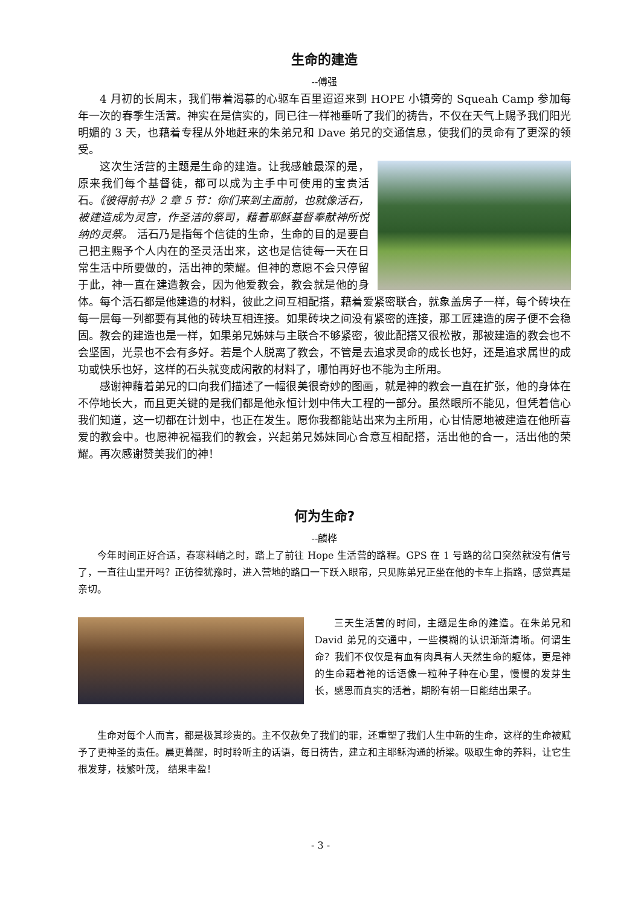生命的建造
--傅强
4 月初的长周末，我们带着渴慕的心驱车百里迢迢来到 HOPE 小镇旁的 Squeah Camp 参加每年一次的春季生活营。神实在是信实的，同已往一样祂垂听了我们的祷告，不仅在天气上赐予我们阳光明媚的 3 天，也藉着专程从外地赶来的朱弟兄和 Dave 弟兄的交通信息，使我们的灵命有了更深的领受。
这次生活营的主题是生命的建造。让我感触最深的是，原来我们每个基督徒，都可以成为主手中可使用的宝贵活石。《彼得前书》2 章 5 节：你们来到主面前，也就像活石，被建造成为灵宫，作圣洁的祭司，藉着耶稣基督奉献神所悦纳的灵祭。 活石乃是指每个信徒的生命，生命的目的是要自己把主赐予个人内在的圣灵活出来，这也是信徒每一天在日常生活中所要做的，活出神的荣耀。但神的意愿不会只停留于此，神一直在建造教会，因为他爱教会，教会就是他的身体。每个活石都是他建造的材料，彼此之间互相配搭，藉着爱紧密联合，就象盖房子一样，每个砖块在每一层每一列都要有其他的砖块互相连接。如果砖块之间没有紧密的连接，那工匠建造的房子便不会稳固。教会的建造也是一样，如果弟兄姊妹与主联合不够紧密，彼此配搭又很松散，那被建造的教会也不会坚固，光景也不会有多好。若是个人脱离了教会，不管是去追求灵命的成长也好，还是追求属世的成功或快乐也好，这样的石头就变成闲散的材料了，哪怕再好也不能为主所用。
感谢神藉着弟兄的口向我们描述了一幅很美很奇妙的图画，就是神的教会一直在扩张，他的身体在不停地长大，而且更关键的是我们都是他永恒计划中伟大工程的一部分。虽然眼所不能见，但凭着信心我们知道，这一切都在计划中，也正在发生。愿你我都能站出来为主所用，心甘情愿地被建造在他所喜爱的教会中。也愿神祝福我们的教会，兴起弟兄姊妹同心合意互相配搭，活出他的合一，活出他的荣耀。再次感谢赞美我们的神！
何为生命?
--麟桦
今年时间正好合适，春寒料峭之时，踏上了前往 Hope 生活营的路程。GPS 在 1 号路的岔口突然就没有信号了，一直往山里开吗？正彷徨犹豫时，进入营地的路口一下跃入眼帘，只见陈弟兄正坐在他的卡车上指路，感觉真是亲切。
三天生活营的时间，主题是生命的建造。在朱弟兄和 David 弟兄的交通中，一些模糊的认识渐渐清晰。何谓生命？我们不仅仅是有血有肉具有人天然生命的躯体，更是神的生命藉着祂的话语像一粒种子种在心里，慢慢的发芽生长，感恩而真实的活着，期盼有朝一日能结出果子。
生命对每个人而言，都是极其珍贵的。主不仅赦免了我们的罪，还重塑了我们人生中新的生命，这样的生命被赋予了更神圣的责任。晨更暮醒，时时聆听主的话语，每日祷告，建立和主耶稣沟通的桥梁。吸取生命的养料，让它生根发芽，枝繁叶茂， 结果丰盈！
- 3 -